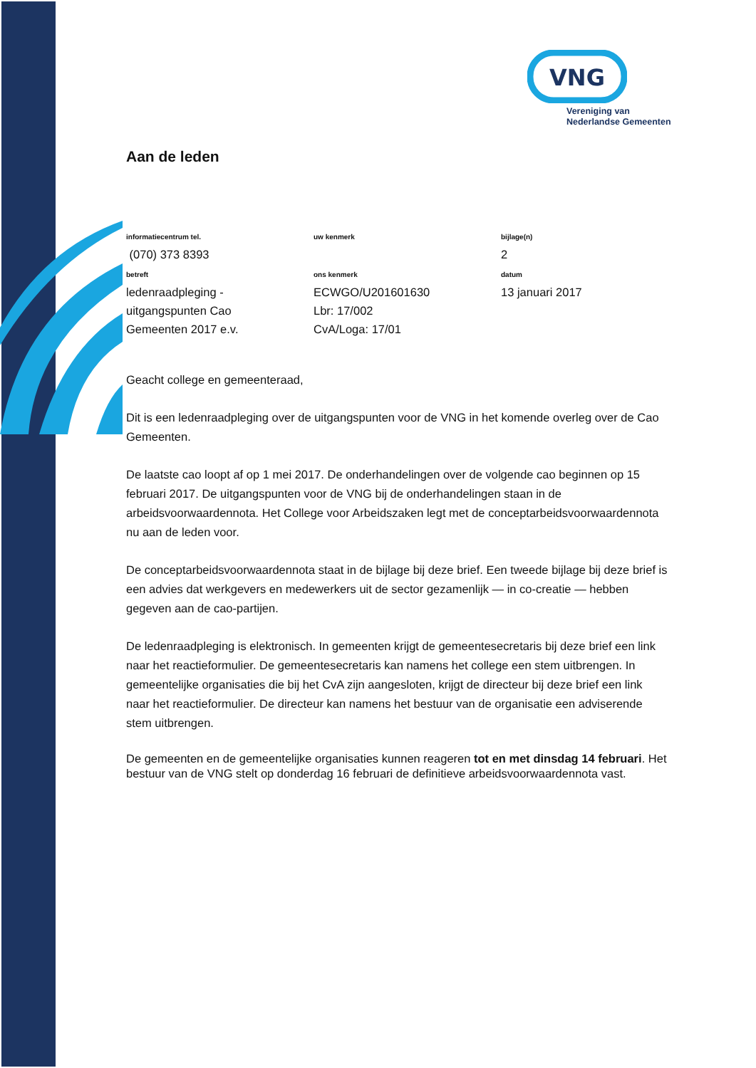VNG
Vereniging van
Nederlandse Gemeenten
Aan de leden
informatiecentrum tel.
(070) 373 8393
uw kenmerk
bijlage(n)
2
betreft
ledenraadpleging -
uitgangspunten Cao
Gemeenten 2017 e.v.
ons kenmerk
ECWGO/U201601630
Lbr: 17/002
CvA/Loga: 17/01
datum
13 januari 2017
Geacht college en gemeenteraad,
Dit is een ledenraadpleging over de uitgangspunten voor de VNG in het komende overleg over de Cao Gemeenten.
De laatste cao loopt af op 1 mei 2017. De onderhandelingen over de volgende cao beginnen op 15 februari 2017. De uitgangspunten voor de VNG bij de onderhandelingen staan in de arbeidsvoorwaardennota. Het College voor Arbeidszaken legt met de conceptarbeidsvoorwaardennota nu aan de leden voor.
De conceptarbeidsvoorwaardennota staat in de bijlage bij deze brief. Een tweede bijlage bij deze brief is een advies dat werkgevers en medewerkers uit de sector gezamenlijk — in co-creatie — hebben gegeven aan de cao-partijen.
De ledenraadpleging is elektronisch. In gemeenten krijgt de gemeentesecretaris bij deze brief een link naar het reactieformulier. De gemeentesecretaris kan namens het college een stem uitbrengen. In gemeentelijke organisaties die bij het CvA zijn aangesloten, krijgt de directeur bij deze brief een link naar het reactieformulier. De directeur kan namens het bestuur van de organisatie een adviserende stem uitbrengen.
De gemeenten en de gemeentelijke organisaties kunnen reageren tot en met dinsdag 14 februari. Het bestuur van de VNG stelt op donderdag 16 februari de definitieve arbeidsvoorwaardennota vast.